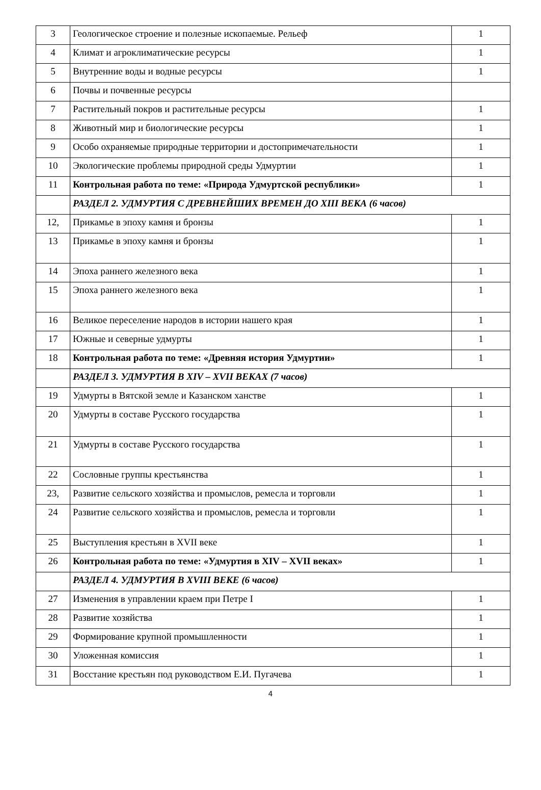| 3 | Геологическое строение и полезные ископаемые. Рельеф | 1 |
| 4 | Климат и агроклиматические ресурсы | 1 |
| 5 | Внутренние воды и водные ресурсы | 1 |
| 6 | Почвы и почвенные ресурсы | |
| 7 | Растительный покров и растительные ресурсы | 1 |
| 8 | Животный мир и биологические ресурсы | 1 |
| 9 | Особо охраняемые природные территории и достопримечательности | 1 |
| 10 | Экологические проблемы природной среды Удмуртии | 1 |
| 11 | Контрольная работа по теме: «Природа Удмуртской республики» | 1 |
| | РАЗДЕЛ 2. УДМУРТИЯ С ДРЕВНЕЙШИХ ВРЕМЕН ДО XIII ВЕКА (6 часов) | |
| 12, | Прикамье в эпоху камня и бронзы | 1 |
| 13 | Прикамье в эпоху камня и бронзы | 1 |
| 14 | Эпоха раннего железного века | 1 |
| 15 | Эпоха раннего железного века | 1 |
| 16 | Великое переселение народов в истории нашего края | 1 |
| 17 | Южные и северные удмурты | 1 |
| 18 | Контрольная работа по теме: «Древняя история Удмуртии» | 1 |
| | РАЗДЕЛ 3. УДМУРТИЯ В XIV – XVII ВЕКАХ (7 часов) | |
| 19 | Удмурты в Вятской земле и Казанском ханстве | 1 |
| 20 | Удмурты в составе Русского государства | 1 |
| 21 | Удмурты в составе Русского государства | 1 |
| 22 | Сословные группы крестьянства | 1 |
| 23, | Развитие сельского хозяйства и промыслов, ремесла и торговли | 1 |
| 24 | Развитие сельского хозяйства и промыслов, ремесла и торговли | 1 |
| 25 | Выступления крестьян в XVII веке | 1 |
| 26 | Контрольная работа по теме: «Удмуртия в XIV – XVII веках» | 1 |
| | РАЗДЕЛ 4. УДМУРТИЯ В XVIII ВЕКЕ (6 часов) | |
| 27 | Изменения в управлении краем при Петре I | 1 |
| 28 | Развитие хозяйства | 1 |
| 29 | Формирование крупной промышленности | 1 |
| 30 | Уложенная комиссия | 1 |
| 31 | Восстание крестьян под руководством Е.И. Пугачева | 1 |
4